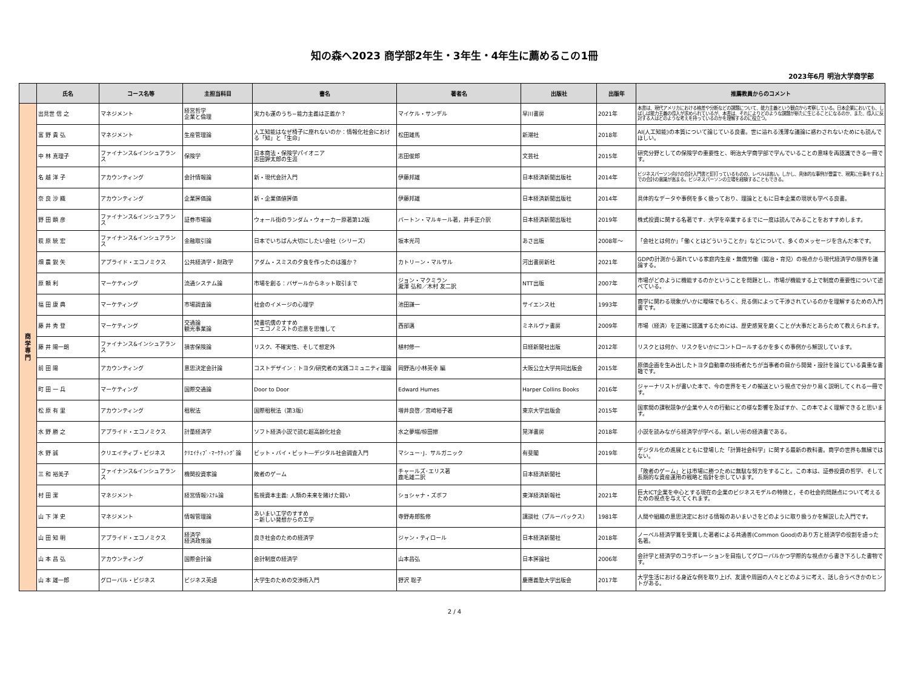知の森へ2023 商学部2年生・3年生・4年生に薦めるこの1冊
2023年6月 明治大学商学部
| | 氏名 | コース名等 | 主担当科目 | 書名 | 著者名 | 出版社 | 出版年 | 推薦教員からのコメント |
| --- | --- | --- | --- | --- | --- | --- | --- | --- |
| 商 学 専 門 | 出見世 信 之 | マネジメント | 経営哲学 企業と倫理 | 実力も運のうち−能力主義は正義か？ | マイケル・サンデル | 早川書房 | 2021年 | 本書は、現代アメリカにおける格差や分断などの課題について、能力主義という観点から考察している。日本企業においても、しばしば能力主義の導入が求められているが、本書は、それによりどのような課題が新たに生じることになるのか、また、導入に反対する人はどのような考えを持っているのかを理解するのに役立つ。 |
| | 富 野 貴 弘 | マネジメント | 生産管理論 | 人工知能はなぜ椅子に座れないのか：情報化社会における「知」と「生命」 | 松田雄馬 | 新潮社 | 2018年 | AI(人工知能)の本質について論じている良書。世に溢れる浅薄な議論に惑わされないためにも読んでほしい。 |
| | 中 林 真理子 | ファイナンス&インシュアランス | 保険学 | 日本商法・保険学パイオニア 志田鉀太郎の生涯 | 志田俊郎 | 文芸社 | 2015年 | 研究分野としての保険学の重要性と、明治大学商学部で学んでいることの意味を再認識できる一冊です。 |
| | 名 越 洋 子 | アカウンティング | 会計情報論 | 新・現代会計入門 | 伊藤邦雄 | 日本経済新聞出版社 | 2014年 | ビジネスパーソン向けの会計入門書と釘打っているものの、レベルは高い。しかし、具体的な事例が豊富で、現実に仕事をする上での会計の意識が高まる。ビジネスパーソンの立場を経験することもできる。 |
| | 奈 良 沙 織 | アカウンティング | 企業評価論 | 新・企業価値評価 | 伊藤邦雄 | 日本経済新聞出版社 | 2014年 | 具体的なデータや事例を多く扱っており、理論とともに日本企業の現状も学べる良書。 |
| | 野 田 顕 彦 | ファイナンス&インシュアランス | 証券市場論 | ウォール街のランダム・ウォーカー原著第12版 | バートン・マルキール著，井手正介訳 | 日本経済新聞出版社 | 2019年 | 株式投資に関する名著です．大学を卒業するまでに一度は読んでみることをおすすめします。 |
| | 萩 原 統 宏 | ファイナンス&インシュアランス | 金融取引論 | 日本でいちばん大切にしたい会社（シリーズ） | 坂本光司 | あさ出版 | 2008年～ | 「会社とは何か」「働くとはどういうことか」などについて、多くのメッセージを含んだ本です。 |
| | 畑 農 鋭 矢 | アプライド・エコノミクス | 公共経済学・財政学 | アダム・スミスの夕食を作ったのは誰か？ | カトリーン・マルサル | 河出書房新社 | 2021年 | GDPの計測から漏れている家庭内生産・無償労働（鍛冶・育児）の視点から現代経済学の限界を議論する。 |
| | 原 頼 利 | マーケティング | 流通システム論 | 市場を創る：バザールからネット取引まで | ジョン・マクミラン 瀧澤 弘和／木村 友二訳 | NTT出版 | 2007年 | 市場がどのように機能するのかということを問題とし、市場が機能する上で制度の重要性について述べている。 |
| | 福 田 康 典 | マーケティング | 市場調査論 | 社会のイメージの心理学 | 池田謙一 | サイエンス社 | 1993年 | 商学に関わる現象がいかに曖昧でもろく、見る側によって干渉されているのかを理解するための入門書です。 |
| | 藤 井 秀 登 | マーケティング | 交通論 観光事業論 | 焚書坑儒のすすめ －エコノミストの恣意を思惟して | 西部邁 | ミネルヴァ書房 | 2009年 | 市場（経済）を正確に認識するためには、歴史感覚を磨くことが大事だとあらためて教えられます。 |
| | 藤 井 陽一朗 | ファイナンス&インシュアランス | 損害保険論 | リスク、不確実性、そして想定外 | 植村修一 | 日経新聞社出版 | 2012年 | リスクとは何か、リスクをいかにコントロールするかを多くの事例から解説しています。 |
| | 前 田 陽 | アカウンティング | 意思決定会計論 | コストデザイン：トヨタ/研究者の実践コミュニティ理論 | 岡野浩/小林英幸 編 | 大阪公立大学共同出版会 | 2015年 | 原価企画を生み出したトヨタ自動車の技術者たちが当事者の目から開発・設計を論じている貴重な書籍です。 |
| | 町 田 一 兵 | マーケティング | 国際交通論 | Door to Door | Edward Humes | Harper Collins Books | 2016年 | ジャーナリストが書いた本で、今の世界をモノの輸送という視点で分かり易く説明してくれる一冊です。 |
| | 松 原 有 里 | アカウンティング | 租税法 | 国際租税法（第3版） | 増井良啓／宮崎裕子著 | 東京大学出版会 | 2015年 | 国家間の課税競争が企業や人々の行動にどの様な影響を及ぼすか、この本でよく理解できると思います。 |
| | 水 野 勝 之 | アプライド・エコノミクス | 計量経済学 | ソフト経済小説で読む超高齢化社会 | 水之夢端/椋田擦 | 晃洋書房 | 2018年 | 小説を読みながら経済学が学べる。新しい形の経済書である。 |
| | 水 野 誠 | クリエイティブ・ビジネス | ｸﾘｴｲﾃｨﾌﾞ･ﾏｰｹﾃｨﾝｸﾞ論 | ビット・バイ・ビット―デジタル社会調査入門 | マシュー･J．サルガニック | 有斐閣 | 2019年 | デジタル化の進展とともに登場した「計算社会科学」に関する最新の教科書。商学の世界も無縁ではない。 |
| | 三 和 裕美子 | ファイナンス&インシュアランス | 機関投資家論 | 敗者のゲーム | チャールズ･エリス著 鹿毛雄二訳 | 日本経済新聞社 | | 「敗者のゲーム」とは市場に勝つために無駄な努力をすること。この本は、証券投資の哲学、そして長期的な資産運用の戦略と指針を示しています。 |
| | 村 田 潔 | マネジメント | 経営情報ｼｽﾃﾑ論 | 監視資本主義: 人類の未来を賭けた闘い | ショシャナ・ズボフ | 東洋経済新報社 | 2021年 | 巨大ICT企業を中心とする現在の企業のビジネスモデルの特徴と，その社会的問題点について考えるための視点を与えてくれます。 |
| | 山 下 洋 史 | マネジメント | 情報管理論 | あいまい工学のすすめ －新しい発想からの工学 | 寺野寿郎監修 | 講談社（ブルーバックス） | 1981年 | 人間や組織の意思決定における情報のあいまいさをどのように取り扱うかを解説した入門です。 |
| | 山 田 知 明 | アプライド・エコノミクス | 経済学 経済政策論 | 良き社会のための経済学 | ジャン・ティロール | 日本経済新聞社 | 2018年 | ノーベル経済学賞を受賞した著者による共通善(Common Good)のあり方と経済学の役割を語った名著。 |
| | 山 本 昌 弘 | アカウンティング | 国際会計論 | 会計制度の経済学 | 山本昌弘 | 日本評論社 | 2006年 | 会計学と経済学のコラボレーションを目指してグローバルかつ学際的な視点から書き下ろした書物です。 |
| | 山 本 雄一郎 | グローバル・ビジネス | ビジネス英語 | 大学生のための交渉術入門 | 野沢 聡子 | 慶應義塾大学出版会 | 2017年 | 大学生活における身近な例を取り上げ、友達や周囲の人々とどのように考え、話し合うべきかのヒントがある。 |
2 / 4